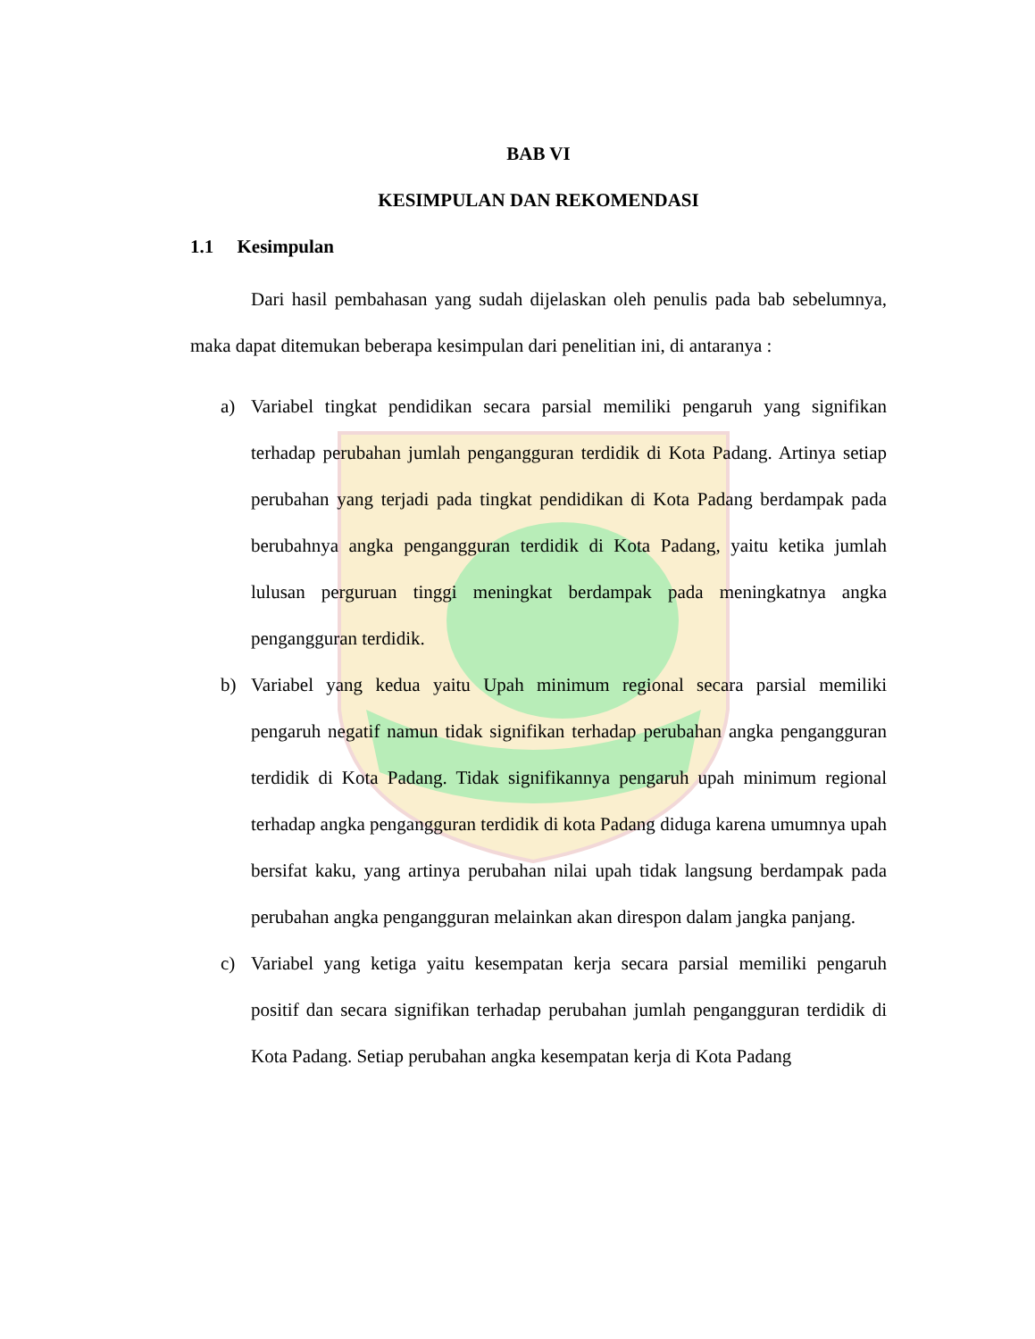BAB VI
KESIMPULAN DAN REKOMENDASI
1.1 Kesimpulan
Dari hasil pembahasan yang sudah dijelaskan oleh penulis pada bab sebelumnya, maka dapat ditemukan beberapa kesimpulan dari penelitian ini, di antaranya :
a) Variabel tingkat pendidikan secara parsial memiliki pengaruh yang signifikan terhadap perubahan jumlah pengangguran terdidik di Kota Padang. Artinya setiap perubahan yang terjadi pada tingkat pendidikan di Kota Padang berdampak pada berubahnya angka pengangguran terdidik di Kota Padang, yaitu ketika jumlah lulusan perguruan tinggi meningkat berdampak pada meningkatnya angka pengangguran terdidik.
b) Variabel yang kedua yaitu Upah minimum regional secara parsial memiliki pengaruh negatif namun tidak signifikan terhadap perubahan angka pengangguran terdidik di Kota Padang. Tidak signifikannya pengaruh upah minimum regional terhadap angka pengangguran terdidik di kota Padang diduga karena umumnya upah bersifat kaku, yang artinya perubahan nilai upah tidak langsung berdampak pada perubahan angka pengangguran melainkan akan direspon dalam jangka panjang.
c) Variabel yang ketiga yaitu kesempatan kerja secara parsial memiliki pengaruh positif dan secara signifikan terhadap perubahan jumlah pengangguran terdidik di Kota Padang. Setiap perubahan angka kesempatan kerja di Kota Padang